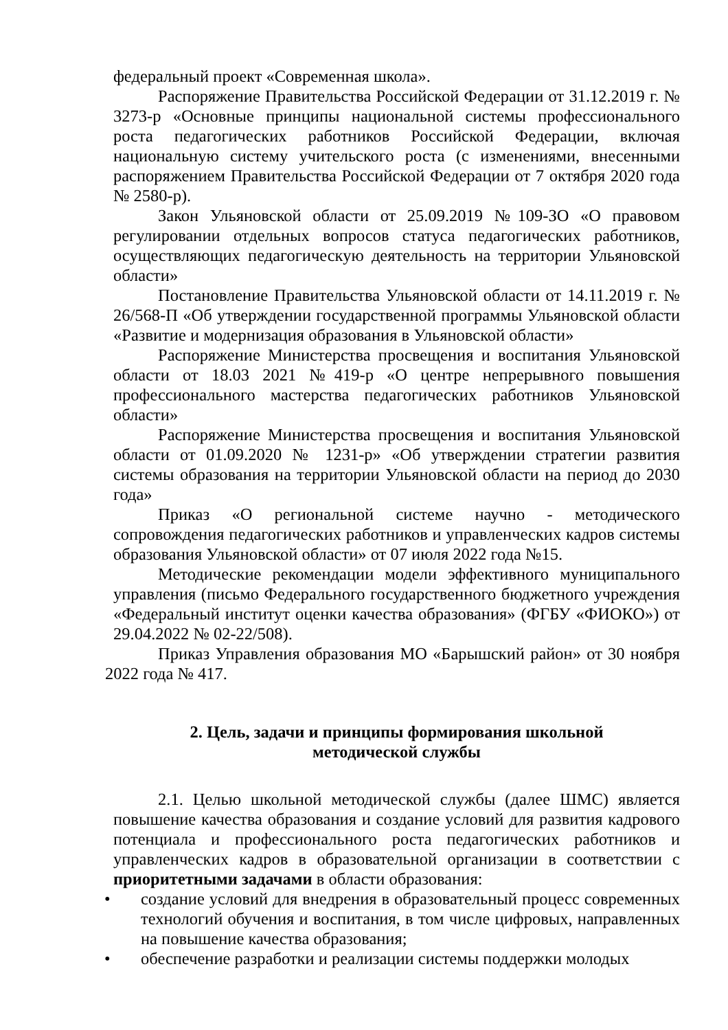федеральный проект «Современная школа».
Распоряжение Правительства Российской Федерации от 31.12.2019 г. № 3273-р «Основные принципы национальной системы профессионального роста педагогических работников Российской Федерации, включая национальную систему учительского роста (с изменениями, внесенными распоряжением Правительства Российской Федерации от 7 октября 2020 года № 2580-р).
Закон Ульяновской области от 25.09.2019 №109-ЗО «О правовом регулировании отдельных вопросов статуса педагогических работников, осуществляющих педагогическую деятельность на территории Ульяновской области»
Постановление Правительства Ульяновской области от 14.11.2019 г. № 26/568-П «Об утверждении государственной программы Ульяновской области «Развитие и модернизация образования в Ульяновской области»
Распоряжение Министерства просвещения и воспитания Ульяновской области от 18.03 2021 №419-р «О центре непрерывного повышения профессионального мастерства педагогических работников Ульяновской области»
Распоряжение Министерства просвещения и воспитания Ульяновской области от 01.09.2020 № 1231-р» «Об утверждении стратегии развития системы образования на территории Ульяновской области на период до 2030 года»
Приказ «О региональной системе научно - методического сопровождения педагогических работников и управленческих кадров системы образования Ульяновской области» от 07 июля 2022 года №15.
Методические рекомендации модели эффективного муниципального управления (письмо Федерального государственного бюджетного учреждения «Федеральный институт оценки качества образования» (ФГБУ «ФИОКО») от 29.04.2022 № 02-22/508).
Приказ Управления образования МО «Барышский район» от 30 ноября 2022 года № 417.
2. Цель, задачи и принципы формирования школьной
методической службы
2.1. Целью школьной методической службы (далее ШМС) является повышение качества образования и создание условий для развития кадрового потенциала и профессионального роста педагогических работников и управленческих кадров в образовательной организации в соответствии с приоритетными задачами в области образования:
• создание условий для внедрения в образовательный процесс современных технологий обучения и воспитания, в том числе цифровых, направленных на повышение качества образования;
• обеспечение разработки и реализации системы поддержки молодых